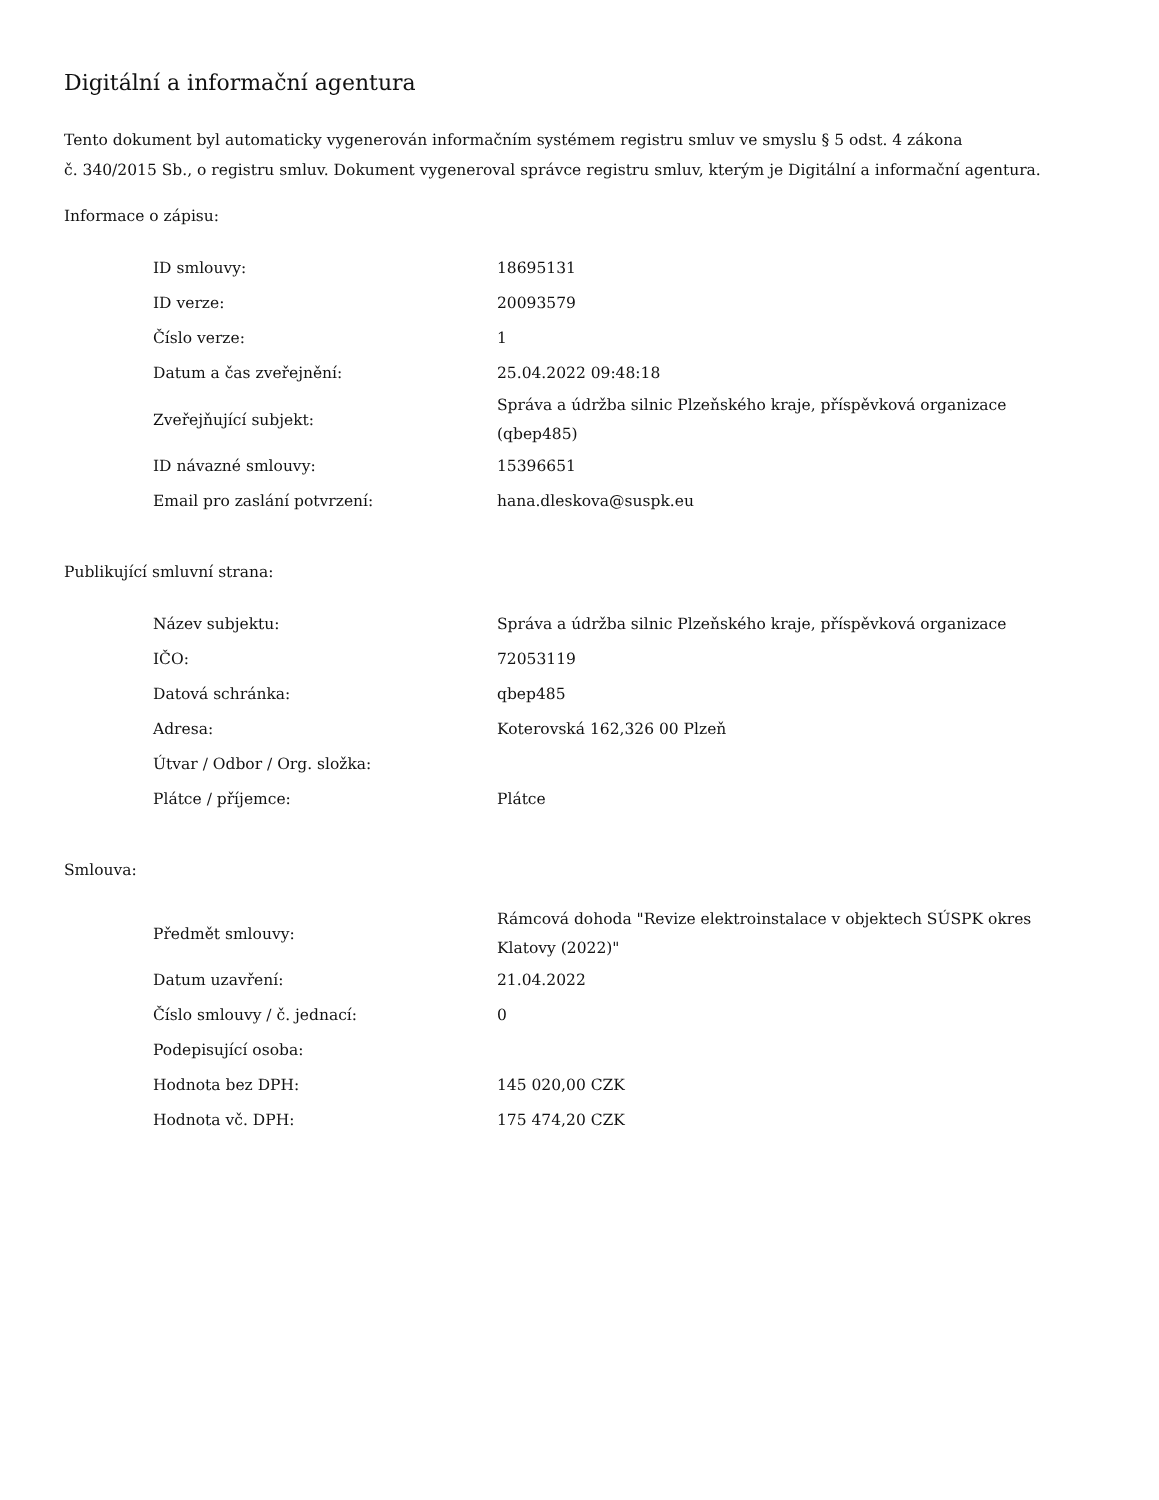Digitální a informační agentura
Tento dokument byl automaticky vygenerován informačním systémem registru smluv ve smyslu § 5 odst. 4 zákona
č. 340/2015 Sb., o registru smluv. Dokument vygeneroval správce registru smluv, kterým je Digitální a informační agentura.
Informace o zápisu:
| ID smlouvy: | 18695131 |
| ID verze: | 20093579 |
| Číslo verze: | 1 |
| Datum a čas zveřejnění: | 25.04.2022 09:48:18 |
| Zveřejňující subjekt: | Správa a údržba silnic Plzeňského kraje, příspěvková organizace (qbep485) |
| ID návazné smlouvy: | 15396651 |
| Email pro zaslání potvrzení: | hana.dleskova@suspk.eu |
Publikující smluvní strana:
| Název subjektu: | Správa a údržba silnic Plzeňského kraje, příspěvková organizace |
| IČO: | 72053119 |
| Datová schránka: | qbep485 |
| Adresa: | Koterovská 162,326 00 Plzeň |
| Útvar / Odbor / Org. složka: | |
| Plátce / příjemce: | Plátce |
Smlouva:
| Předmět smlouvy: | Rámcová dohoda "Revize elektroinstalace v objektech SÚSPK okres Klatovy (2022)" |
| Datum uzavření: | 21.04.2022 |
| Číslo smlouvy / č. jednací: | 0 |
| Podepisující osoba: | |
| Hodnota bez DPH: | 145 020,00 CZK |
| Hodnota vč. DPH: | 175 474,20 CZK |